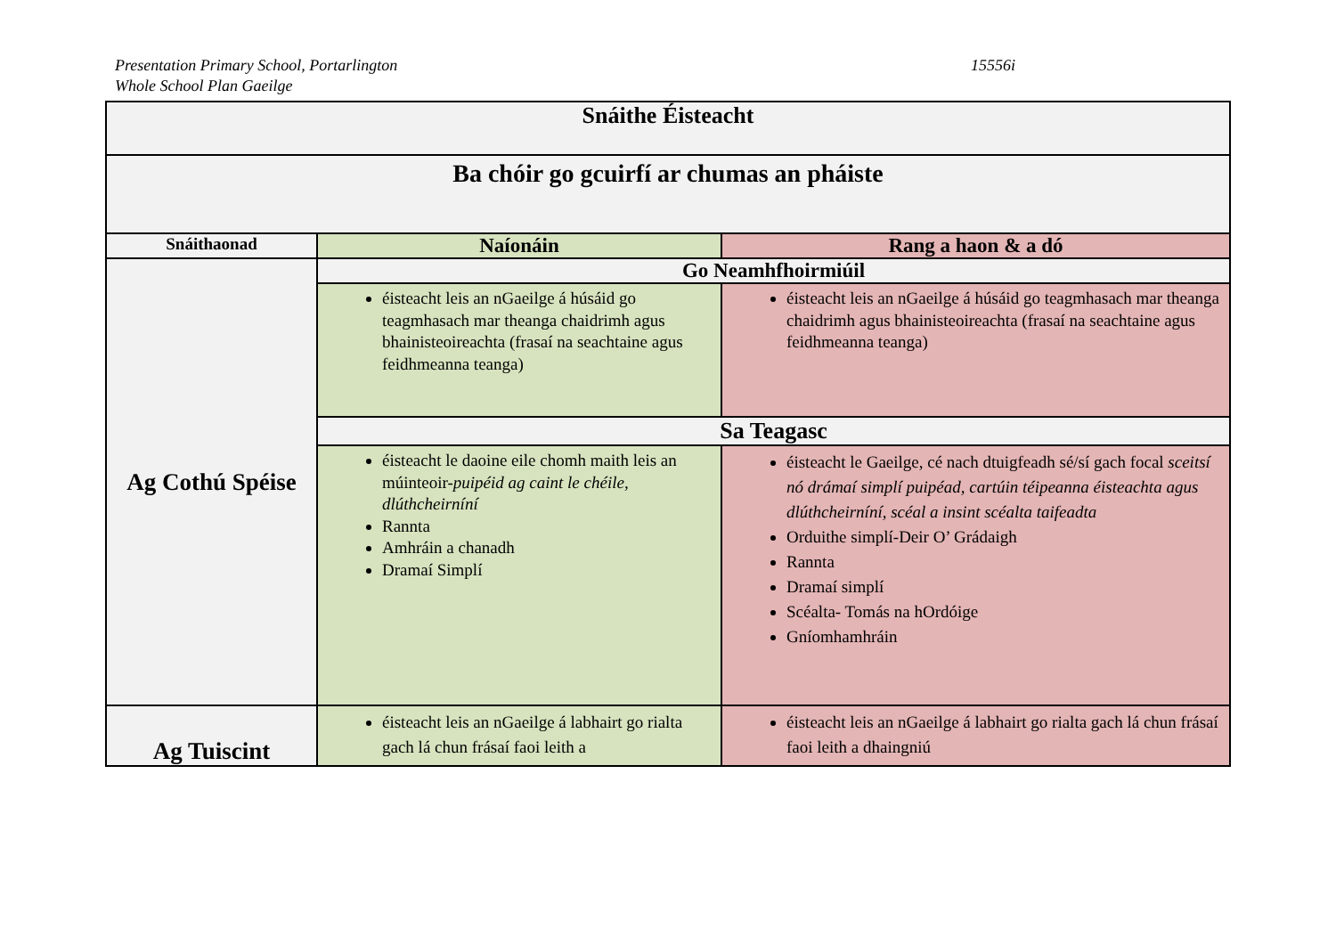Presentation Primary School, Portarlington
Whole School Plan Gaeilge
15556i
| Snáithe Éisteacht | | |
| --- | --- | --- |
| Ba chóir go gcuirfí ar chumas an pháiste | | |
| Snáithaonad | Naíonáin | Rang a haon & a dó |
| Ag Cothú Spéise | Go Neamhfhoirmiúil | |
| | éisteacht leis an nGaeilge á húsáid go teagmhasach mar theanga chaidrimh agus bhainisteoireachta (frasaí na seachtaine agus feidhmeanna teanga) | éisteacht leis an nGaeilge á húsáid go teagmhasach mar theanga chaidrimh agus bhainisteoireachta (frasaí na seachtaine agus feidhmeanna teanga) |
| | Sa Teagasc | |
| | éisteacht le daoine eile chomh maith leis an múinteoir- puipéid ag caint le chéile, dlúthcheirníní Rannta Amhráin a chanadh Dramaí Simplí | éisteacht le Gaeilge, cé nach dtuigfeadh sé/sí gach focal sceitsí nó drámaí simplí puipéad, cartúin téipeanna éisteachta agus dlúthcheirníní, scéal a insint scéalta taifeadta Orduithe simplí-Deir O’ Grádaigh Rannta Dramaí simplí Scéalta- Tomás na hOrdóige Gníomhamhráin |
| Ag Tuiscint | éisteacht leis an nGaeilge á labhairt go rialta gach lá chun frásaí faoi leith a | éisteacht leis an nGaeilge á labhairt go rialta gach lá chun frásaí faoi leith a dhaingniú |